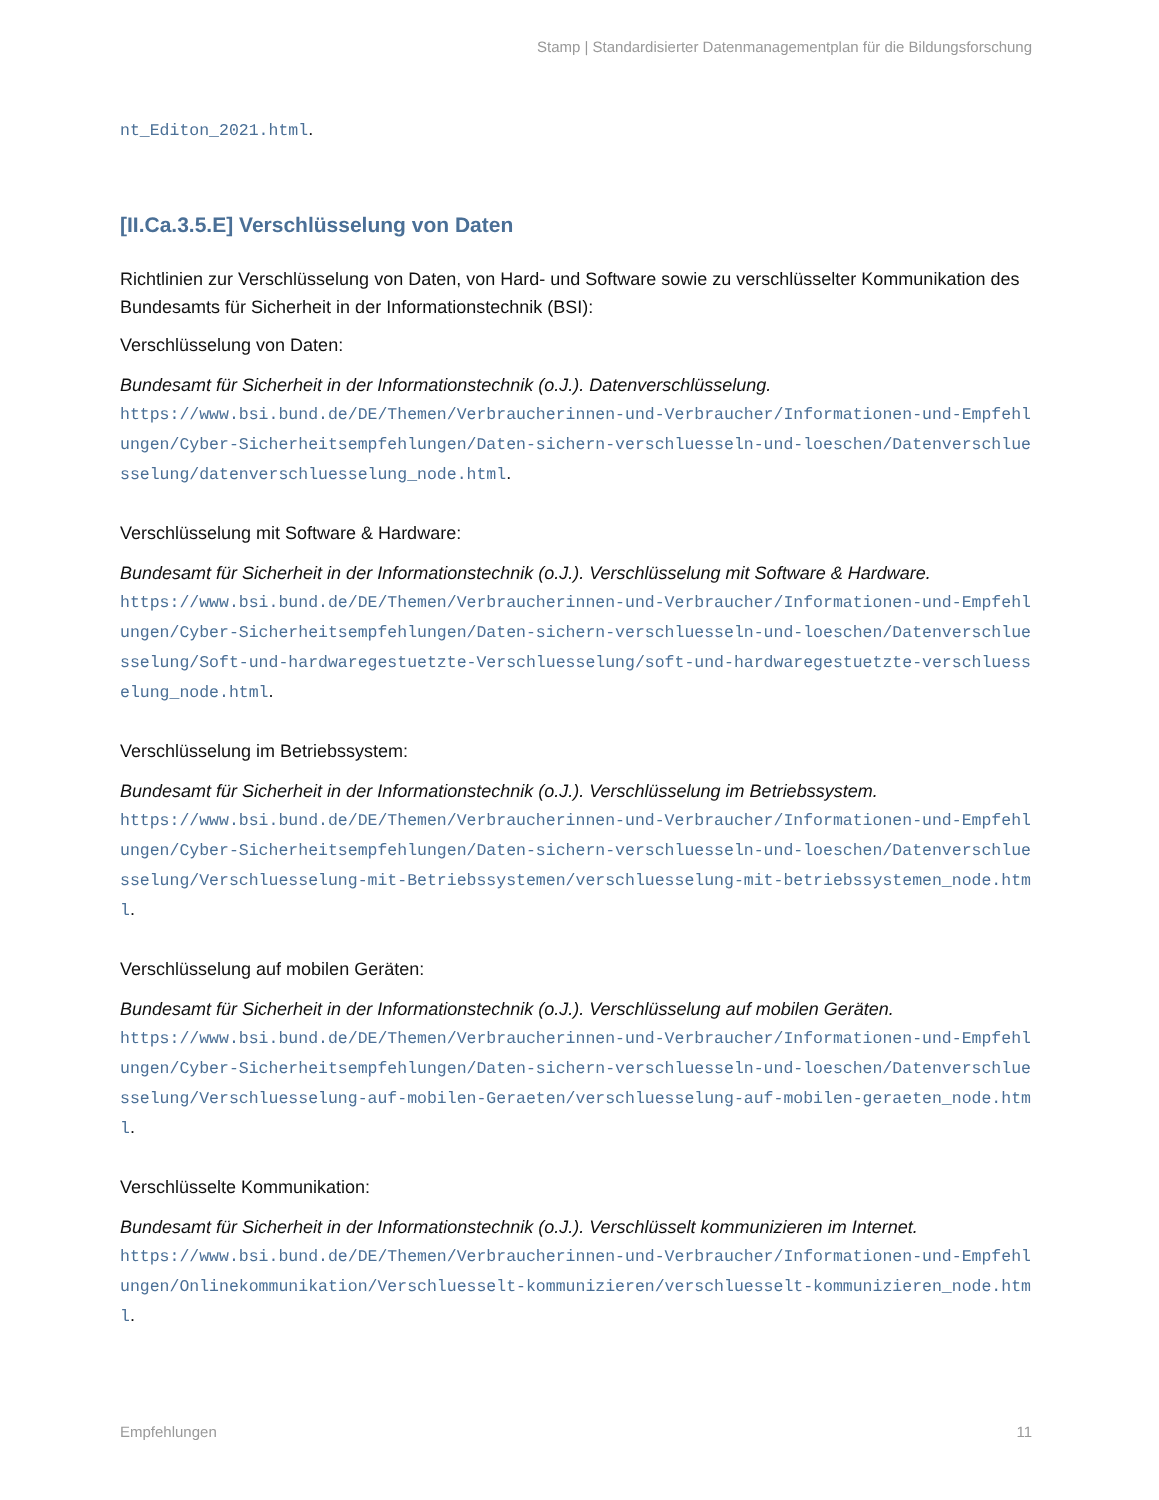Stamp | Standardisierter Datenmanagementplan für die Bildungsforschung
nt_Editon_2021.html.
[II.Ca.3.5.E] Verschlüsselung von Daten
Richtlinien zur Verschlüsselung von Daten, von Hard- und Software sowie zu verschlüsselter Kommunikation des Bundesamts für Sicherheit in der Informationstechnik (BSI):
Verschlüsselung von Daten:
Bundesamt für Sicherheit in der Informationstechnik (o.J.). Datenverschlüsselung.
https://www.bsi.bund.de/DE/Themen/Verbraucherinnen-und-Verbraucher/Informationen-und-Empfehlungen/Cyber-Sicherheitsempfehlungen/Daten-sichern-verschluesseln-und-loeschen/Datenverschluesselung/datenverschluesselung_node.html.
Verschlüsselung mit Software & Hardware:
Bundesamt für Sicherheit in der Informationstechnik (o.J.). Verschlüsselung mit Software & Hardware.
https://www.bsi.bund.de/DE/Themen/Verbraucherinnen-und-Verbraucher/Informationen-und-Empfehlungen/Cyber-Sicherheitsempfehlungen/Daten-sichern-verschluesseln-und-loeschen/Datenverschluesselung/Soft-und-hardwaregestuetzte-Verschluesselung/soft-und-hardwaregestuetzte-verschluesselung_node.html.
Verschlüsselung im Betriebssystem:
Bundesamt für Sicherheit in der Informationstechnik (o.J.). Verschlüsselung im Betriebssystem.
https://www.bsi.bund.de/DE/Themen/Verbraucherinnen-und-Verbraucher/Informationen-und-Empfehlungen/Cyber-Sicherheitsempfehlungen/Daten-sichern-verschluesseln-und-loeschen/Datenverschluesselung/Verschluesselung-mit-Betriebssystemen/verschluesselung-mit-betriebssystemen_node.html.
Verschlüsselung auf mobilen Geräten:
Bundesamt für Sicherheit in der Informationstechnik (o.J.). Verschlüsselung auf mobilen Geräten.
https://www.bsi.bund.de/DE/Themen/Verbraucherinnen-und-Verbraucher/Informationen-und-Empfehlungen/Cyber-Sicherheitsempfehlungen/Daten-sichern-verschluesseln-und-loeschen/Datenverschluesselung/Verschluesselung-auf-mobilen-Geraeten/verschluesselung-auf-mobilen-geraeten_node.html.
Verschlüsselte Kommunikation:
Bundesamt für Sicherheit in der Informationstechnik (o.J.). Verschlüsselt kommunizieren im Internet.
https://www.bsi.bund.de/DE/Themen/Verbraucherinnen-und-Verbraucher/Informationen-und-Empfehlungen/Onlinekommunikation/Verschluesselt-kommunizieren/verschluesselt-kommunizieren_node.html.
Empfehlungen 11